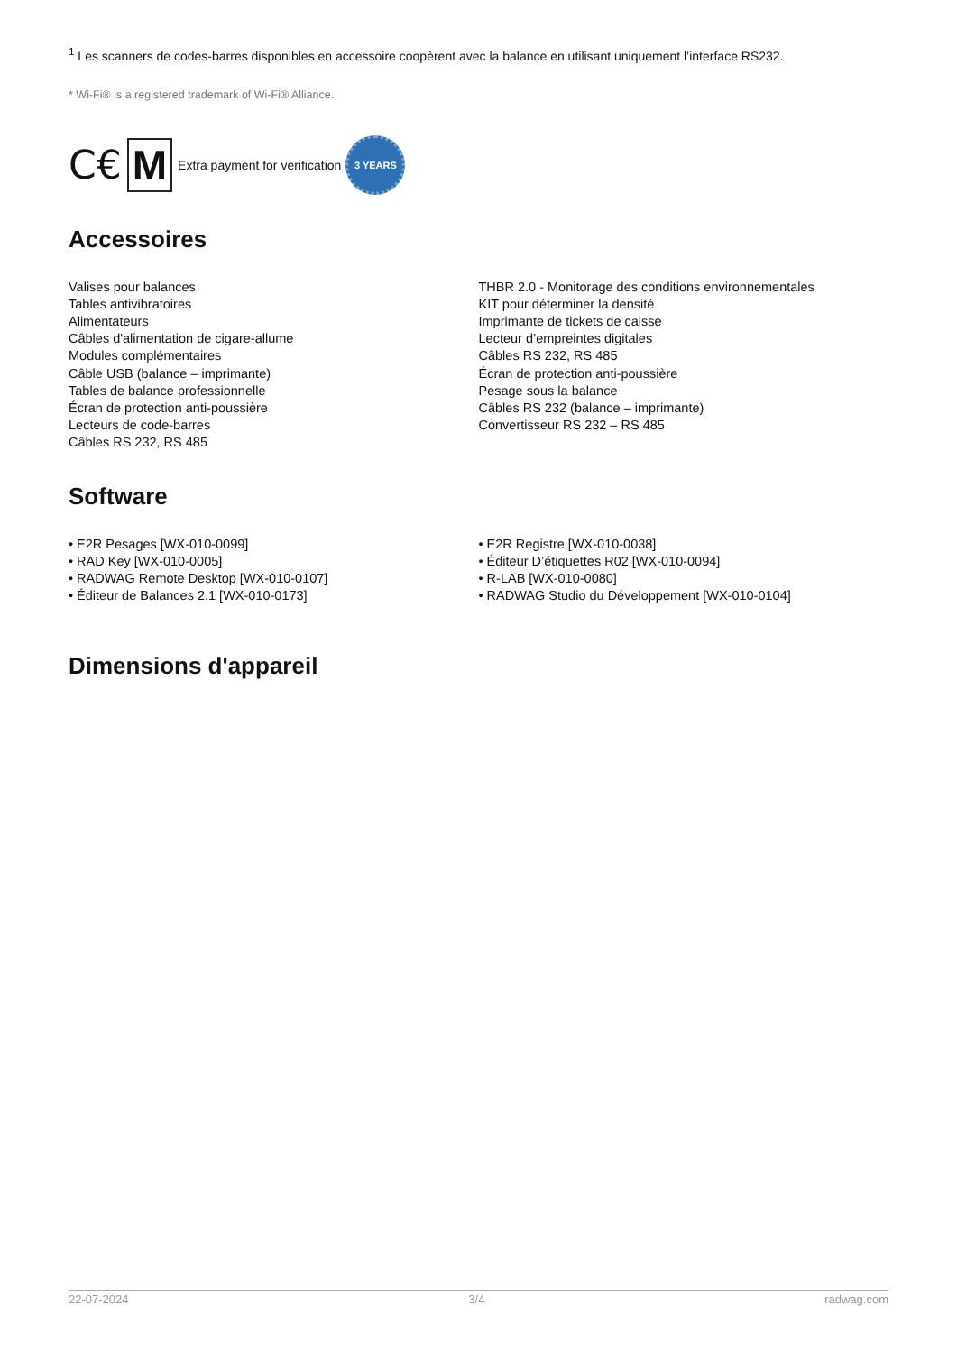<sup>1</sup> Les scanners de codes-barres disponibles en accessoire coopèrent avec la balance en utilisant uniquement l’interface RS232.
* Wi-Fi® is a registered trademark of Wi-Fi® Alliance.
C€ M Extra payment for verification 3 YEARS
Accessoires
Valises pour balances
Tables antivibratoires
Alimentateurs
Câbles d'alimentation de cigare-allume
Modules complémentaires
Câble USB (balance – imprimante)
Tables de balance professionnelle
Écran de protection anti-poussière
Lecteurs de code-barres
Câbles RS 232, RS 485
THBR 2.0 - Monitorage des conditions environnementales
KIT pour déterminer la densité
Imprimante de tickets de caisse
Lecteur d’empreintes digitales
Câbles RS 232, RS 485
Écran de protection anti-poussière
Pesage sous la balance
Câbles RS 232 (balance – imprimante)
Convertisseur RS 232 – RS 485
Software
• E2R Pesages [WX-010-0099]
• RAD Key [WX-010-0005]
• RADWAG Remote Desktop [WX-010-0107]
• Éditeur de Balances 2.1 [WX-010-0173]
• E2R Registre [WX-010-0038]
• Éditeur D’étiquettes R02 [WX-010-0094]
• R-LAB [WX-010-0080]
• RADWAG Studio du Développement [WX-010-0104]
Dimensions d'appareil
22-07-2024 3/4 radwag.com